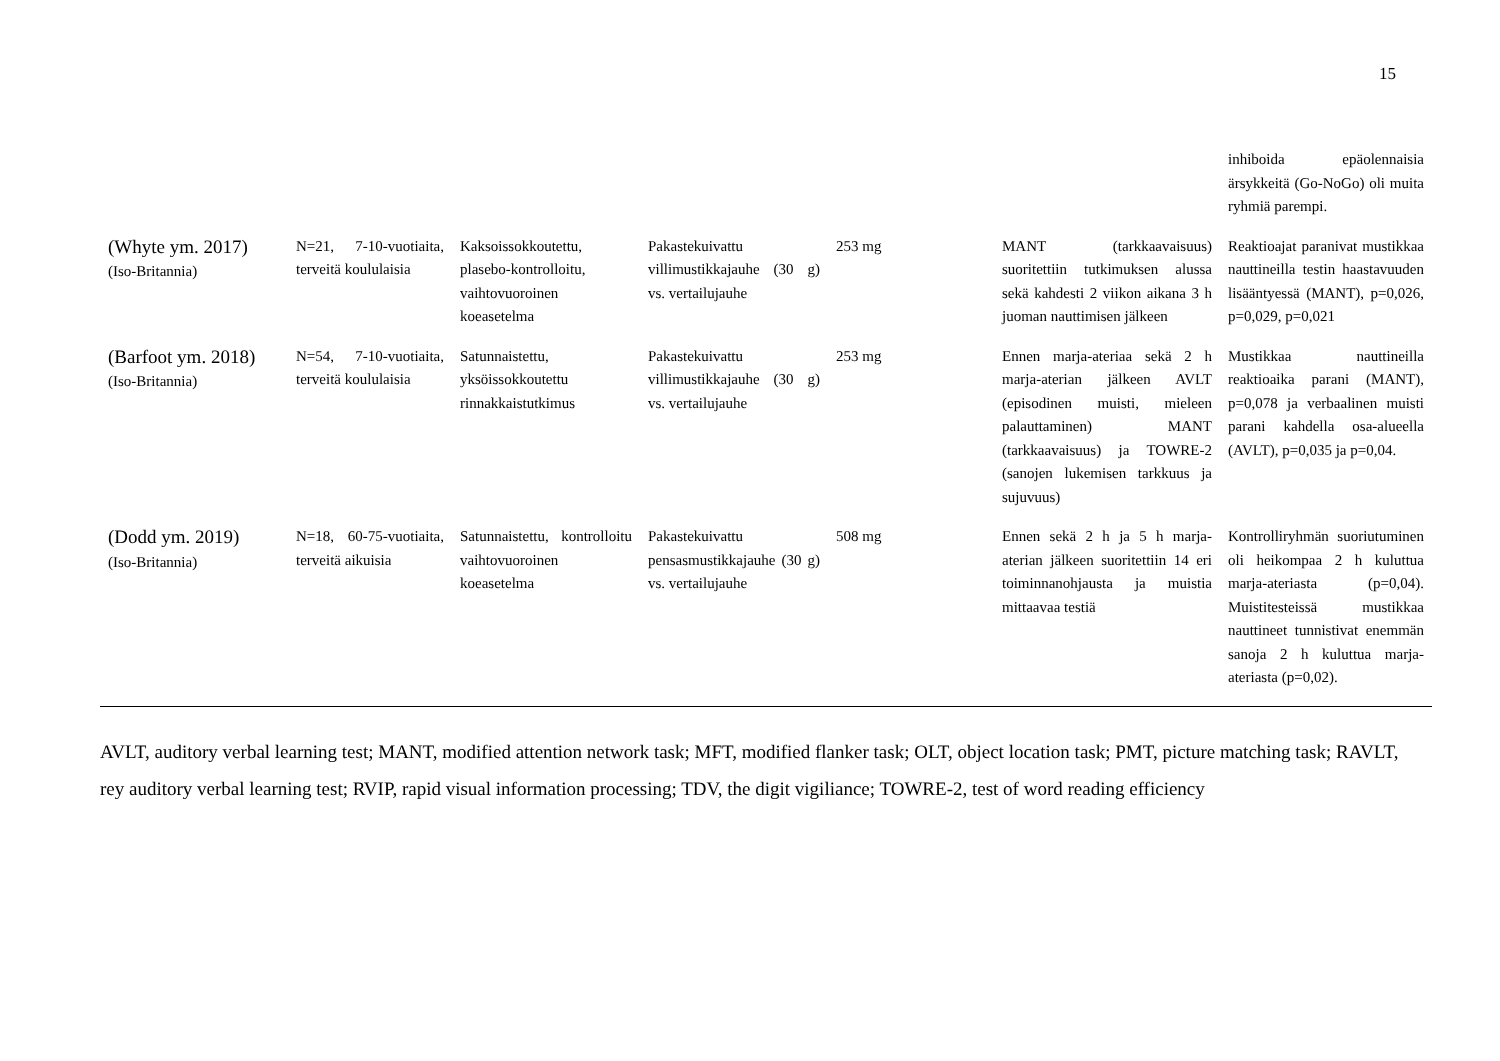15
| | | | | | | inhiboida epäolennaisia ärsykkeitä (Go-NoGo) oli muita ryhmiä parempi. |
| (Whyte ym. 2017) (Iso-Britannia) | N=21, 7-10-vuotiaita, terveitä koululaisia | Kaksoissokkoutettu, plasebo-kontrolloitu, vaihtovuoroinen koeasetelma | Pakastekuivattu villimustikkajauhe (30 g) vs. vertailujauhe | 253 mg | MANT (tarkkaavaisuus) suoritettiin tutkimuksen alussa sekä kahdesti 2 viikon aikana 3 h juoman nauttimisen jälkeen | Reaktioajat paranivat mustikkaa nauttineilla testin haastavuuden lisääntyessä (MANT), p=0,026, p=0,029, p=0,021 |
| (Barfoot ym. 2018) (Iso-Britannia) | N=54, 7-10-vuotiaita, terveitä koululaisia | Satunnaistettu, yksöissokkoutettu rinnakkaistutkimus | Pakastekuivattu villimustikkajauhe (30 g) vs. vertailujauhe | 253 mg | Ennen marja-ateriaa sekä 2 h marja-aterian jälkeen AVLT (episodinen muisti, mieleen palauttaminen) MANT (tarkkaavaisuus) ja TOWRE-2 (sanojen lukemisen tarkkuus ja sujuvuus) | Mustikkaa nauttineilla reaktioaika parani (MANT), p=0,078 ja verbaalinen muisti parani kahdella osa-alueella (AVLT), p=0,035 ja p=0,04. |
| (Dodd ym. 2019) (Iso-Britannia) | N=18, 60-75-vuotiaita, terveitä aikuisia | Satunnaistettu, kontrolloitu vaihtovuoroinen koeasetelma | Pakastekuivattu pensasmustikkajauhe (30 g) vs. vertailujauhe | 508 mg | Ennen sekä 2 h ja 5 h marja-aterian jälkeen suoritettiin 14 eri toiminnanohjausta ja muistia mittaavaa testiä | Kontrolliryhmän suoriutuminen oli heikompaa 2 h kuluttua marja-ateriasta (p=0,04). Muistitesteissä mustikkaa nauttineet tunnistivat enemmän sanoja 2 h kuluttua marja-ateriasta (p=0,02). |
AVLT, auditory verbal learning test; MANT, modified attention network task; MFT, modified flanker task; OLT, object location task; PMT, picture matching task; RAVLT, rey auditory verbal learning test; RVIP, rapid visual information processing; TDV, the digit vigiliance; TOWRE-2, test of word reading efficiency